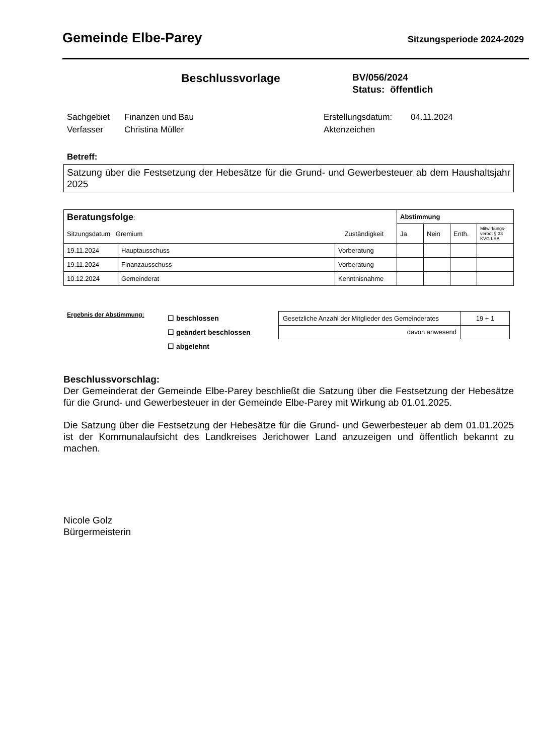Gemeinde Elbe-Parey
Sitzungsperiode 2024-2029
Beschlussvorlage
BV/056/2024
Status: öffentlich
Sachgebiet Finanzen und Bau Erstellungsdatum: 04.11.2024 Verfasser Christina Müller Aktenzeichen
Betreff:
Satzung über die Festsetzung der Hebesätze für die Grund- und Gewerbesteuer ab dem Haushaltsjahr 2025
| Beratungsfolge : Sitzungsdatum Gremium Zuständigkeit | | | Abstimmung | | | |
| --- | --- | --- | --- | --- | --- | --- |
| | | | Ja | Nein | Enth. | Mitwirkungs-verbot § 33 KVG LSA |
| 19.11.2024 | Hauptausschuss | Vorberatung | | | | |
| 19.11.2024 | Finanzausschuss | Vorberatung | | | | |
| 10.12.2024 | Gemeinderat | Kenntnisnahme | | | | |
Ergebnis der Abstimmung:
☐ beschlossen
☐ geändert beschlossen
☐ abgelehnt
| Gesetzliche Anzahl der Mitglieder des Gemeinderates | 19 + 1 |
| davon anwesend | |
Beschlussvorschlag:
Der Gemeinderat der Gemeinde Elbe-Parey beschließt die Satzung über die Festsetzung der Hebesätze für die Grund- und Gewerbesteuer in der Gemeinde Elbe-Parey mit Wirkung ab 01.01.2025.
Die Satzung über die Festsetzung der Hebesätze für die Grund- und Gewerbesteuer ab dem 01.01.2025 ist der Kommunalaufsicht des Landkreises Jerichower Land anzuzeigen und öffentlich bekannt zu machen.
Nicole Golz
Bürgermeisterin